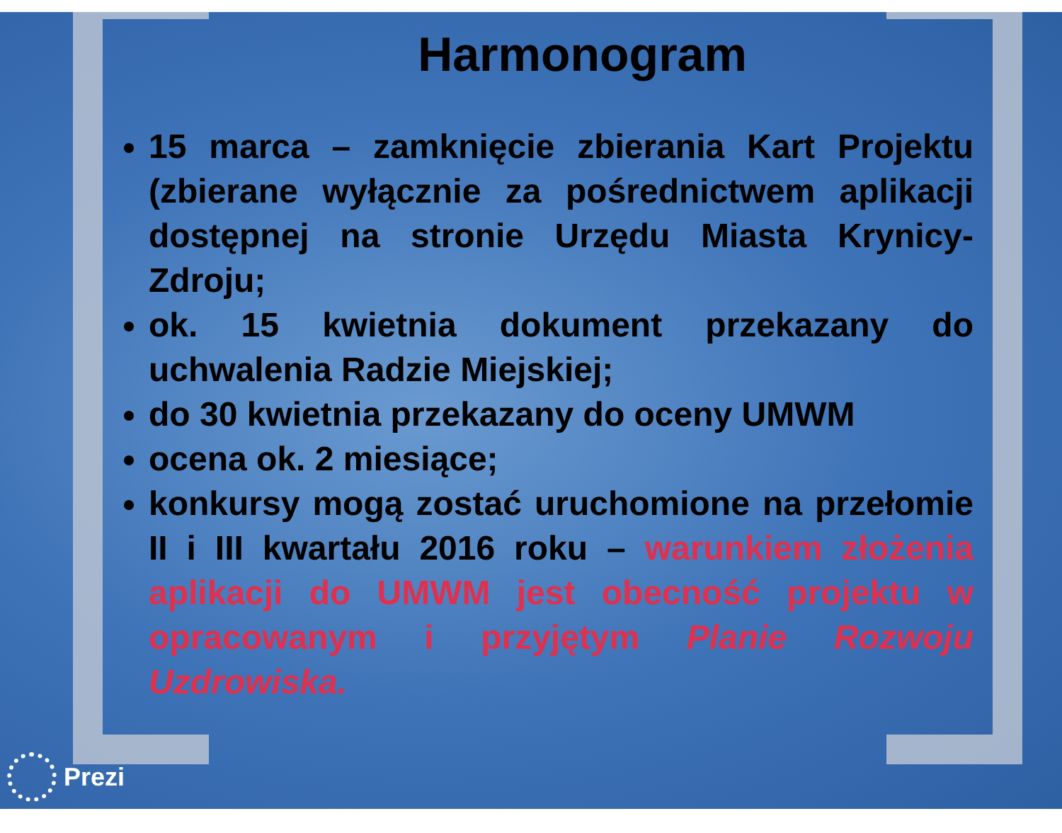Harmonogram
15 marca – zamknięcie zbierania Kart Projektu (zbierane wyłącznie za pośrednictwem aplikacji dostępnej na stronie Urzędu Miasta Krynicy-Zdroju;
ok. 15 kwietnia dokument przekazany do uchwalenia Radzie Miejskiej;
do 30 kwietnia przekazany do oceny UMWM
ocena ok. 2 miesiące;
konkursy mogą zostać uruchomione na przełomie II i III kwartału 2016 roku – warunkiem złożenia aplikacji do UMWM jest obecność projektu w opracowanym i przyjętym Planie Rozwoju Uzdrowiska.
Prezi